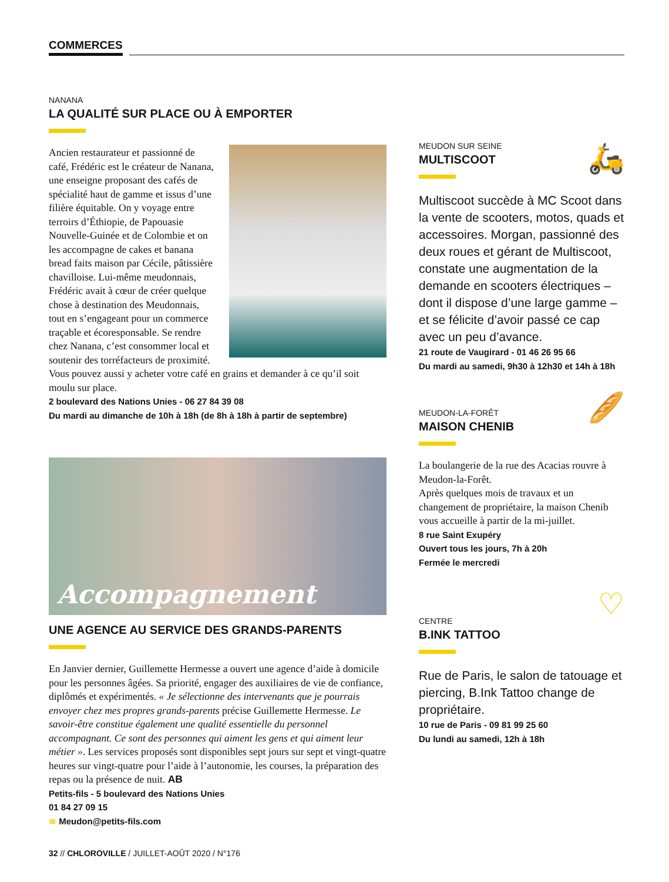COMMERCES
NANANA
LA QUALITÉ SUR PLACE OU À EMPORTER
Ancien restaurateur et passionné de café, Frédéric est le créateur de Nanana, une enseigne proposant des cafés de spécialité haut de gamme et issus d’une filière équitable. On y voyage entre terroirs d’Éthiopie, de Papouasie Nouvelle-Guinée et de Colombie et on les accompagne de cakes et banana bread faits maison par Cécile, pâtissière chavilloise. Lui-même meudonnais, Frédéric avait à cœur de créer quelque chose à destination des Meudonnais, tout en s’engageant pour un commerce traçable et écoresponsable. Se rendre chez Nanana, c’est consommer local et soutenir des torréfacteurs de proximité. Vous pouvez aussi y acheter votre café en grains et demander à ce qu’il soit moulu sur place.
2 boulevard des Nations Unies - 06 27 84 39 08
Du mardi au dimanche de 10h à 18h (de 8h à 18h à partir de septembre)
Accompagnement
UNE AGENCE AU SERVICE DES GRANDS-PARENTS
En Janvier dernier, Guillemette Hermesse a ouvert une agence d’aide à domicile pour les personnes âgées. Sa priorité, engager des auxiliaires de vie de confiance, diplômés et expérimentés. « Je sélectionne des intervenants que je pourrais envoyer chez mes propres grands-parents précise Guillemette Hermesse. Le savoir-être constitue également une qualité essentielle du personnel accompagnant. Ce sont des personnes qui aiment les gens et qui aiment leur métier ». Les services proposés sont disponibles sept jours sur sept et vingt-quatre heures sur vingt-quatre pour l’aide à l’autonomie, les courses, la préparation des repas ou la présence de nuit. AB
Petits-fils - 5 boulevard des Nations Unies
01 84 27 09 15
≋ Meudon@petits-fils.com
🛵
MEUDON SUR SEINE
MULTISCOOT
Multiscoot succède à MC Scoot dans la vente de scooters, motos, quads et accessoires. Morgan, passionné des deux roues et gérant de Multiscoot, constate une augmentation de la demande en scooters électriques – dont il dispose d’une large gamme – et se félicite d’avoir passé ce cap avec un peu d’avance.
21 route de Vaugirard - 01 46 26 95 66
Du mardi au samedi, 9h30 à 12h30 et 14h à 18h
🥖
MEUDON-LA-FORÊT
MAISON CHENIB
La boulangerie de la rue des Acacias rouvre à Meudon-la-Forêt.
Après quelques mois de travaux et un changement de propriétaire, la maison Chenib vous accueille à partir de la mi-juillet.
8 rue Saint Exupéry
Ouvert tous les jours, 7h à 20h
Fermée le mercredi
♡
CENTRE
B.INK TATTOO
Rue de Paris, le salon de tatouage et piercing, B.Ink Tattoo change de propriétaire.
10 rue de Paris - 09 81 99 25 60
Du lundi au samedi, 12h à 18h
32 // CHLOROVILLE / JUILLET-AOÛT 2020 / N°176